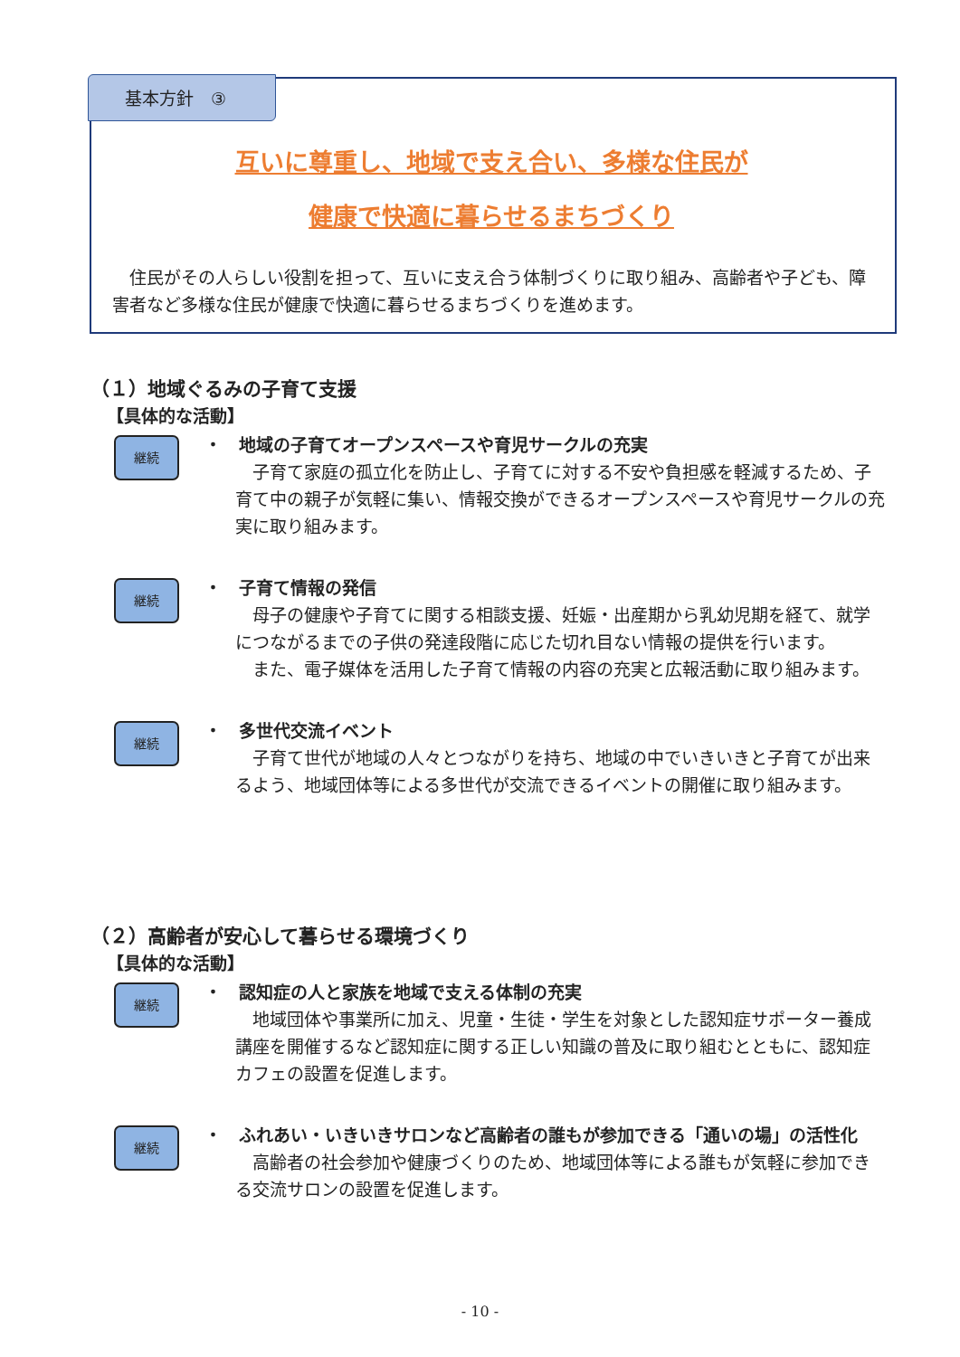基本方針　③
互いに尊重し、地域で支え合い、多様な住民が
健康で快適に暮らせるまちづくり
　住民がその人らしい役割を担って、互いに支え合う体制づくりに取り組み、高齢者や子ども、障害者など多様な住民が健康で快適に暮らせるまちづくりを進めます。
（１）地域ぐるみの子育て支援
【具体的な活動】
継続
・　地域の子育てオープンスペースや育児サークルの充実
　子育て家庭の孤立化を防止し、子育てに対する不安や負担感を軽減するため、子育て中の親子が気軽に集い、情報交換ができるオープンスペースや育児サークルの充実に取り組みます。
継続
・　子育て情報の発信
　母子の健康や子育てに関する相談支援、妊娠・出産期から乳幼児期を経て、就学につながるまでの子供の発達段階に応じた切れ目ない情報の提供を行います。
　また、電子媒体を活用した子育て情報の内容の充実と広報活動に取り組みます。
継続
・　多世代交流イベント
　子育て世代が地域の人々とつながりを持ち、地域の中でいきいきと子育てが出来るよう、地域団体等による多世代が交流できるイベントの開催に取り組みます。
（２）高齢者が安心して暮らせる環境づくり
【具体的な活動】
継続
・　認知症の人と家族を地域で支える体制の充実
　地域団体や事業所に加え、児童・生徒・学生を対象とした認知症サポーター養成講座を開催するなど認知症に関する正しい知識の普及に取り組むとともに、認知症カフェの設置を促進します。
継続
・　ふれあい・いきいきサロンなど高齢者の誰もが参加できる「通いの場」の活性化
　高齢者の社会参加や健康づくりのため、地域団体等による誰もが気軽に参加できる交流サロンの設置を促進します。
- 10 -